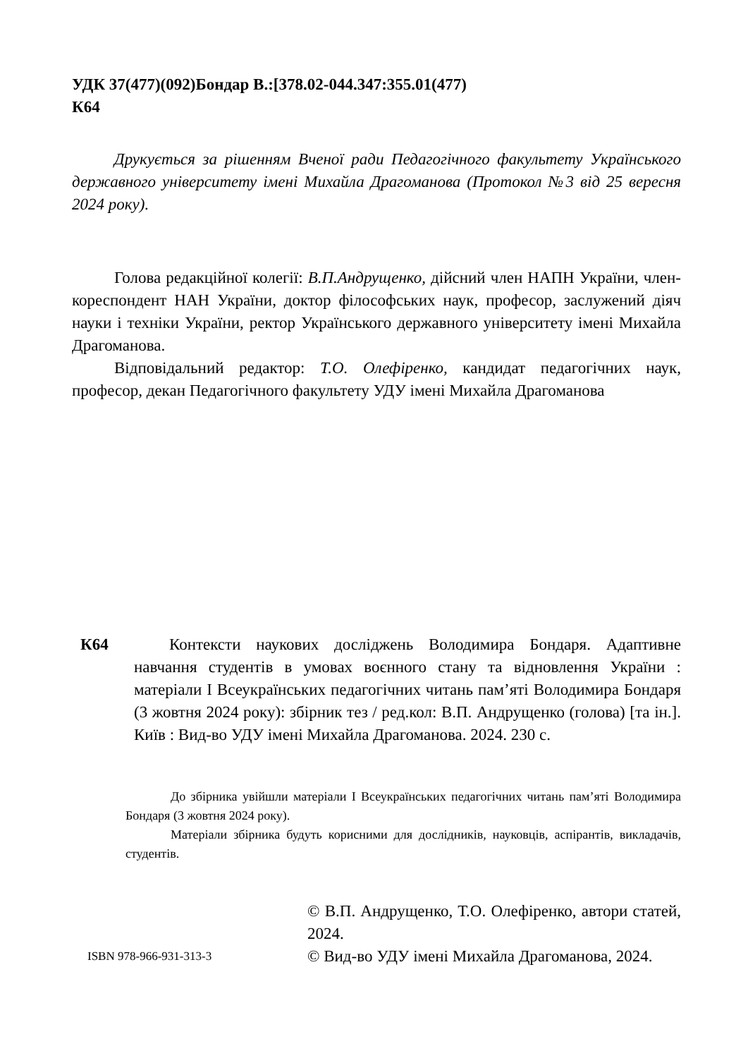УДК 37(477)(092)Бондар В.:[378.02-044.347:355.01(477)
К64
Друкується за рішенням Вченої ради Педагогічного факультету Українського державного університету імені Михайла Драгоманова (Протокол №3 від 25 вересня 2024 року).
Голова редакційної колегії: В.П.Андрущенко, дійсний член НАПН України, член-кореспондент НАН України, доктор філософських наук, професор, заслужений діяч науки і техніки України, ректор Українського державного університету імені Михайла Драгоманова.
Відповідальний редактор: Т.О. Олефіренко, кандидат педагогічних наук, професор, декан Педагогічного факультету УДУ імені Михайла Драгоманова
К64 Контексти наукових досліджень Володимира Бондаря. Адаптивне навчання студентів в умовах воєнного стану та відновлення України : матеріали І Всеукраїнських педагогічних читань пам’яті Володимира Бондаря (3 жовтня 2024 року): збірник тез / ред.кол: В.П. Андрущенко (голова) [та ін.]. Київ : Вид-во УДУ імені Михайла Драгоманова. 2024. 230 с.
До збірника увійшли матеріали І Всеукраїнських педагогічних читань пам’яті Володимира Бондаря (3 жовтня 2024 року).
Матеріали збірника будуть корисними для дослідників, науковців, аспірантів, викладачів, студентів.
ISBN 978-966-931-313-3
© В.П. Андрущенко, Т.О. Олефіренко, автори статей, 2024.
© Вид-во УДУ імені Михайла Драгоманова, 2024.